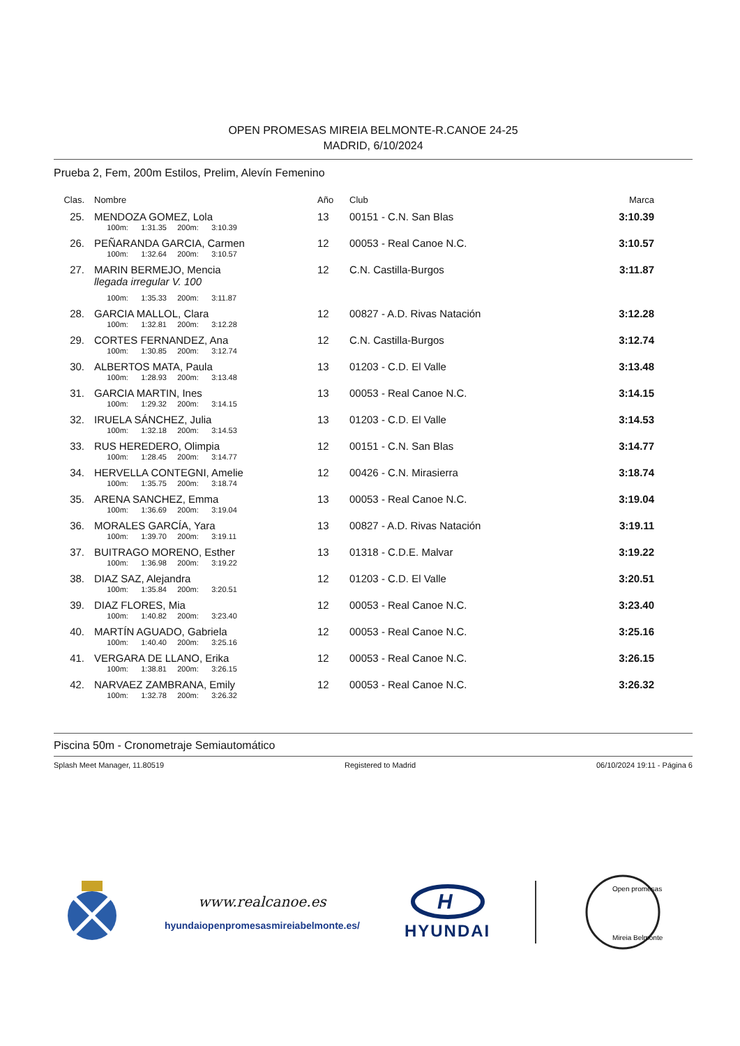OPEN PROMESAS MIREIA BELMONTE-R.CANOE 24-25
MADRID, 6/10/2024
Prueba 2, Fem, 200m Estilos, Prelim, Alevín Femenino
| Clas. | Nombre | Año | Club | Marca |
| --- | --- | --- | --- | --- |
| 25. | MENDOZA GOMEZ, Lola | 13 | 00151 - C.N. San Blas | 3:10.39 |
| | 100m: 1:31.35 200m: 3:10.39 | | | |
| 26. | PEÑARANDA GARCIA, Carmen | 12 | 00053 - Real Canoe N.C. | 3:10.57 |
| | 100m: 1:32.64 200m: 3:10.57 | | | |
| 27. | MARIN BERMEJO, Mencia | 12 | C.N. Castilla-Burgos | 3:11.87 |
| | llegada irregular V. 100 | | | |
| | 100m: 1:35.33 200m: 3:11.87 | | | |
| 28. | GARCIA MALLOL, Clara | 12 | 00827 - A.D. Rivas Natación | 3:12.28 |
| | 100m: 1:32.81 200m: 3:12.28 | | | |
| 29. | CORTES FERNANDEZ, Ana | 12 | C.N. Castilla-Burgos | 3:12.74 |
| | 100m: 1:30.85 200m: 3:12.74 | | | |
| 30. | ALBERTOS MATA, Paula | 13 | 01203 - C.D. El Valle | 3:13.48 |
| | 100m: 1:28.93 200m: 3:13.48 | | | |
| 31. | GARCIA MARTIN, Ines | 13 | 00053 - Real Canoe N.C. | 3:14.15 |
| | 100m: 1:29.32 200m: 3:14.15 | | | |
| 32. | IRUELA SÁNCHEZ, Julia | 13 | 01203 - C.D. El Valle | 3:14.53 |
| | 100m: 1:32.18 200m: 3:14.53 | | | |
| 33. | RUS HEREDERO, Olimpia | 12 | 00151 - C.N. San Blas | 3:14.77 |
| | 100m: 1:28.45 200m: 3:14.77 | | | |
| 34. | HERVELLA CONTEGNI, Amelie | 12 | 00426 - C.N. Mirasierra | 3:18.74 |
| | 100m: 1:35.75 200m: 3:18.74 | | | |
| 35. | ARENA SANCHEZ, Emma | 13 | 00053 - Real Canoe N.C. | 3:19.04 |
| | 100m: 1:36.69 200m: 3:19.04 | | | |
| 36. | MORALES GARCÍA, Yara | 13 | 00827 - A.D. Rivas Natación | 3:19.11 |
| | 100m: 1:39.70 200m: 3:19.11 | | | |
| 37. | BUITRAGO MORENO, Esther | 13 | 01318 - C.D.E. Malvar | 3:19.22 |
| | 100m: 1:36.98 200m: 3:19.22 | | | |
| 38. | DIAZ SAZ, Alejandra | 12 | 01203 - C.D. El Valle | 3:20.51 |
| | 100m: 1:35.84 200m: 3:20.51 | | | |
| 39. | DIAZ FLORES, Mia | 12 | 00053 - Real Canoe N.C. | 3:23.40 |
| | 100m: 1:40.82 200m: 3:23.40 | | | |
| 40. | MARTÍN AGUADO, Gabriela | 12 | 00053 - Real Canoe N.C. | 3:25.16 |
| | 100m: 1:40.40 200m: 3:25.16 | | | |
| 41. | VERGARA DE LLANO, Erika | 12 | 00053 - Real Canoe N.C. | 3:26.15 |
| | 100m: 1:38.81 200m: 3:26.15 | | | |
| 42. | NARVAEZ ZAMBRANA, Emily | 12 | 00053 - Real Canoe N.C. | 3:26.32 |
| | 100m: 1:32.78 200m: 3:26.32 | | | |
Piscina 50m - Cronometraje Semiautomático
Splash Meet Manager, 11.80519 Registered to Madrid 06/10/2024 19:11 - Página 6
www.realcanoe.es
hyundaiopenpromesasmireiabelmonte.es/
H
HYUNDAI
Open promesas
Mireia Belmonte